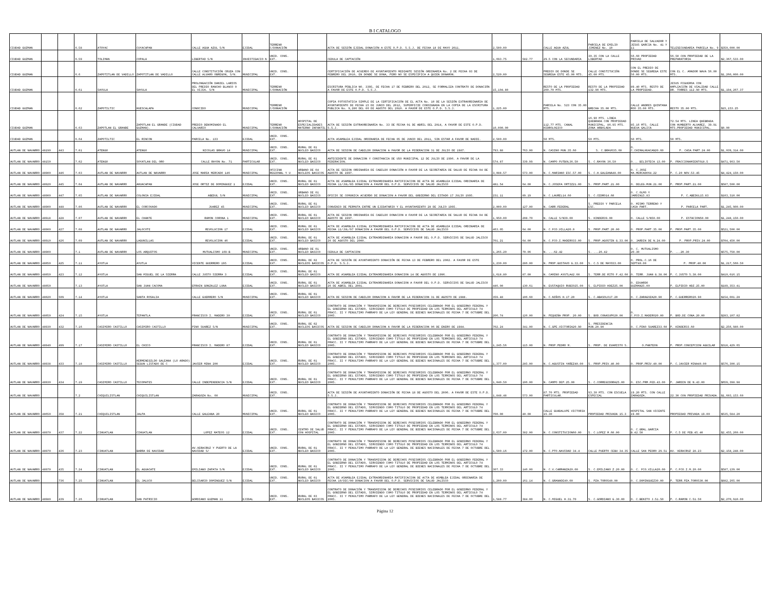B I CATALOGO
| CIUDAD GUZMAN | | | 6.58 | ATOYAC | CUYACAPAN | CALLE AGUA AZUL S/N | EJIDAL | TERRENO C/DONACIÓN | | ACTA DE SESIÓN EJIDAL DONACIÓN A ESTE O.P.D. S.S.J. DE FECHA 18 DE MAYO 2011. | 2,500.00 | | CALLE AGUA AZUL | PARCELA DE EMILIO JIMENEZ No. 10 | PARCELA DE SALVADOR Y JESUS GARCIA No. 41 Y 11 | TELESECUNDARIA PARCELA No. 9 | $350,000.00 |
| CIUDAD GUZMAN | | | 6.59 | TOLIMAN | COPALA | LIBERTAD S/N | INVESTIGACIO N | UNID. CONS. EXT. | | CEDULA DE CAPTACIÓN | 1,693.75 | 582.77 | 29.5 CON LA SECUNDARIA | 30.35 CON LA CALLE LIBERTAD | 56.60 PROPIEDAD PRIVAD | 56.50 CON PROPIEDAD DE LA PREPARATORIA | $2,367,533.00 |
| CIUDAD GUZMAN | | | 6.6 | ZAPOTITLAN DE VADILLO | ZAPOTITLAN DE VADILLO | CALLE CONSTITUCIÓN CRUZA CON CALLE ALVARO OBREGON, S/N. | MUNICIPAL | UNID. CONS. EXT. | | CERTIFICACIÓN DE ACUERDO DE AYUNTAMIENTO MEDIANTE SESIÓN ORDINARIA No. 2 DE FECHA 03 DE FEBRERO DEL 2010, EN DONDE SE DONA, PERO NO SE ESPECIFICA A QUIEN DONARON. | 2,520.00 | | PREDIO DE DONDE SE SEGREGA ESTE 45.00 MTS. | CALLE CONSTITUCIÓN 45.00 MTS. | CON EL PREDIO DE DONDE SE SEGREGA ESTE 56.00 MTS. | CON EL C. AMADOR NAVA 56.00 MTS. | $1,260,000.00 |
| CIUDAD GUZMAN | | | 6.61 | SAYULA | SAYULA | PROLONGACIÓN DANIEL LARIOS DEL PREDIO RANCHO BLANCO O EL VIJIA. S/N | MUNICIPAL | TERRENO C/DONACIÓN | | ESCRITURA PÚBLICA NO. 3395, DE FECHA 17 DE FEBRERO DEL 2012, SE FORMALIZA CONTRATO DE DONACIÓN A FAVOR DE ESTE O.P.D. S.S.J. | 15,104.80 | | RESTO DE LA PROPIEDAD 200.70 MTS. | RESTO DE LA PROPIEDAD 132.90 MTS. | 89.40 MTS. RESTO DE LA PROPIEDAD. | JESUS FIGUEROA CON AMPLIACIÓN DE VIALIDAD CALLE DR. TORRES 112.90 MTS. | $1,194,267.37 |
| CIUDAD GUZMAN | | | 6.62 | ZAPOTILTIC | HUESCALAPA | CONOCIDO | MUNICIPAL | TERRENO C/DONACIÓN | | COPIA FOTOSTATICA SIMPLE DE LA CERTIFICACIÓN DE EL ACTA No. 10 DE LA SESIÓN EXTRAORDINARIA DE AYUNTAMIENTO DE FECHA 15 DE JUNIO DEL 2012, SUPERFICIE CONSIGNADA EN LA COPIA DE LA ESCRITURA PUBLICA No. 9,286 DEL 06 DE AGOSTO DEL 2010. A FAVOR DE ESTE O.P.D. S.S.J. | 1,225.00 | | PARCELA No. 523 CON 35.00 MTS. | BRECHA 35.00 MTS. | CALLE ANDRES QUINTANA ROO 35.00 MTS. | RESTO 35.00 MTS. | $15,153.25 |
| CIUDAD GUZMAN | | | 6.63 | ZAPOTLAN EL GRANDE | ZAPOTLAN EL GRANDE (CIUDAD GUZMAN). | PREDIO DENOMINADO EL CALVARIO | MUNICIPAL | TERRENO C/DONACIÓN | HOSPITAL DE ESPECIALIDADES MATERNO INFANTIL | ACTA DE SESIÓN EXTRAORDINARIA No. 33 DE FECHA 01 DE ABRIL DEL 2014, A FAVOR DE ESTE O.P.D. S.S.J. | 10,000.00 | | 112.77 MTS. CANAL HIDROLOGICO | 16.90 MTS. LINEA QUEBRADA CON PROPIEDAD MUNICIPAL, 86.95 MTS. ZONA ARBOLADA | 85.16 MTS. CALLE NUEVA GALICA | 72.54 MTS. LINEA QUEBRADA CON HUMBERTO ALVAREZ, 39.91 MTS.PROPIEDAD MUNICIPAL. | $0.00 |
| CIUDAD GUZMAN | | | 6.64 | ZAPOTILTIC | EL RINCON | PARCELA No. 133 | EJIDAL | UNID. CONS. EXT. | | ACTA ASAMBLEA EJIDAL ORDINARIA DE FECHA 05 DE JUNIO DEL 2011, SIN ESTAR A FAVOR DE NADIE. | 2,500.00 | | 50 MTS. | 50 MTS. | 50 MTS. | 50 MTS. | |
| AUTLAN DE NAVARRO | 48190 | 443 | 7.01 | ATENGO | ATENGO | NICOLAS BRAVO 14 | MUNICIPAL | UNID. CONS. EXT. | RURAL DE 01 NUCLEO BASICO | ACTA DE SESION DE CABILDO DONACION A FAVOR DE LA FEDERACION 31 DE JULIO DE 1987. | 793.88 | 763.00 | N. CASINO MUN.35.60 | S. C.BRAVO35.60 | O. C.CHIMALHUACAN20.60 | P. CASA PART.24.00 | $1,039,314.00 |
| AUTLAN DE NAVARRO | 48150 | | 7.02 | ATENGO | SOYATLAN DEL ORO | CALLE RAYON No. 71 | PARTICULAR | UNID. CONS. EXT. | RURAL DE 01 NUCLEO BASICO | ANTECEDENTE DE DONACION Y CONSTANCIA DE USO MUNICIPAL 12 DE JULIO DE 1996. A FAVOR DE LA FEDERACION. | 574.87 | 339.99 | N. CAMPO FUTBOL36.50 | S. C.RAYON 36.50 | O... BILIOTECA 13.00 | P. FRACCIONAMIENTO18.5 | $471,963.50 |
| AUTLAN DE NAVARRO | 48900 | 446 | 7.03 | AUTLAN DE NAVARRO | AUTLAN DE NAVARRO | JOSE MARIA MERCADO 146 | MUNICIPAL | OFICINA REGIONAL Y U | URBANO DE 04 NUCLEOS BASICOS | ACTA DE SESION ORDINARIA DE CABILDO DONACIÓN A FAVOR DE LA SECRETARIA DE SALUD DE FECHA 04 DE AGOSTO DE 1997. | 3,088.57 | 573.00 | N. C.MARIANO ESC.57.00 | S. C.H.GALEANA48.00 | O. C.JOSE MA.MERCADO64.22 | P. C.20 NOV.53.45 | $4,424,150.00 |
| AUTLAN DE NAVARRO | 48920 | 445 | 7.04 | AUTLAN DE NAVARRO | AHUACAPAN | JOSE ORTIZ DE DOMINGUEZ 1 | EJIDAL | UNID. CONS. EXT. | RURAL DE 01 NUCLEO BASICO | ACTA DE ASAMBLEA EJIDAL EXTRAORDINARIA RATIFICACION DE ACTA DE ASAMBLEA EJIDAL ORDINARIA DE FECHA 11/JUL/85 DONACION A FAVOR DEL O.P.D. SERVICIOS DE SALUD JALISCO | 481.54 | 64.00 | N. C.JOSEFA ORTIZ21.00 | S. PROP.PART.21.00 | O. DELEG.MUN.21.00 | P. PROP.PART.21.00 | $587,500.00 |
| AUTLAN DE NAVARRO | 48900 | 447 | 7.05 | AUTLAN DE NAVARRO | COLONIA EJIDAL | ABEDUL S/N | MUNICIPAL | UNID. CONS. EXT. | URBANO DE 01 NUCLEO BASICO | OFICIO SE COMUNICA ACUERDO DE DONACION A FAVOR DEL GOBIERNO DEL ESTADO 17 JULIO 1995. | 231.11 | 89.19 | N. C.LAUREL14.60 | S. C.CEDRO14.60 | O. C.OLMO Y JARDIN15.83 | P. C.ABEDUL15.83 | $103,310.00 |
| AUTLAN DE NAVARRO | 48900 | 448 | 7.06 | AUTLAN DE NAVARRO | EL CORCOVADO | JUAREZ 45 | MUNICIPAL | UNID. CONS. EXT. | RURAL DE 01 NUCLEO BASICO | CONVENIO DE PERMUTA ENTRE UN EJIDATARIO Y EL AYUNTAMIENTO 28 DE JULIO 1995. | 2,000.00 | 127.00 | N. CARR.FEDERAL | S. PREDIO Y PARCELA ESC. | O. MISMO TERRENO Y CASA PART. | P. PARCELA PART. | $1,245,900.00 |
| AUTLAN DE NAVARRO | 48918 | 428 | 7.07 | AUTLAN DE NAVARRO | EL CHANTE | RAMON CORONA 1 | MUNICIPAL | UNID. CONS. EXT. | RURAL DE 01 NUCLEO BASICO | ACTA DE SESION ORDINARIA DE CABILDO DONACION A FAVOR DE LA SECRETARIA DE SALUD DE FECHA 04 DE AGOSTO DE 1997. | 1,950.00 | 208.70 | N. CALLE S/N39.00 | S. KINDER39.00 | O. CALLE S/N50.00 | P. ESTACION50.00 | $1,248,150.00 |
| AUTLAN DE NAVARRO | 48900 | 427 | 7.08 | AUTLAN DE NAVARRO | JALOCOTE | REVOLUCION 17 | EJIDAL | UNID. CONS. EXT. | RURAL DE 01 NUCLEO BASICO | ACTA DE ASAMBLEA EJIDAL EXTRAORDINARIA RATIFICACION DE ACTA DE ASAMBLEA EJIDAL ORDINARIA DE FECHA 11/JUL/97 DONACION A FAVOR DEL O.P.D. SERVICIOS DE SALUD JALISCO | 463.05 | 64.00 | N. C.FCO.VILLA20.0 | S. PROP.PART.20.00 | O. PROP.PART.35.00 | P. PROP.PART.35.00 | $521,500.00 |
| AUTLAN DE NAVARRO | 48910 | 426 | 7.09 | AUTLAN DE NAVARRO | LAGUNILLAS | REVOLUCION 46 | EJIDAL | UNID. CONS. EXT. | RURAL DE 01 NUCLEO BASICO | ACTA DE ASAMBLEA EJIDAL EXTRAORDINARIA DONACION A FAVOR DEL O.P.D. SERVICIOS DE SALUD JALISCO 26 DE AGOSTO DEL 2000. | 701.21 | 64.00 | N. C.FCO.I.MADERO33.00 | S. PROP.AGOSTIN G.33.00 | O. JARDIN DE N.24.00 | P. PROP.PRIV.24.00 | $704,450.00 |
| AUTLAN DE NAVARRO | 48900 | | 7.1 | AUTLAN DE NAVARRO | LOS ARQUITOS | MUTUALISMO 169-B | MUNICIPAL | UNID. CONS. EXT. | URBANO DE 01 NUCLEO BASICO | CEDULA DE CAPTACION | 1,265.20 | 70.06 | N. ...62.42 | S. ...26.42 | O. C. MUTUALISMO 20.30 | P. ...20.30 | $575,750.00 |
| AUTLAN DE NAVARRO | 48050 | 425 | 7.11 | AYUTLA | AYUTLA | VICENTE GUERRERO 195 | EJIDAL | UNID. CONS. EXT. | RURAL DE 02 NUCLEOS BASICOS | ACTA DE SESIÓN DE AYUNTAMIENTO DONACIÓN DE FECHA 13 DE FEBRERO DEL 2002. A FAVOR DE ESTE O.P.D. S.S.J. | 1,230.00 | 286.00 | N. PROP.GUSTAVO G.33.00 | S. C.5 DE MAYO33.00 | O. PROL.C.16 DE SEPT40.00 | P. PROP.40.00 | $1,217,560.50 |
| AUTLAN DE NAVARRO | 48050 | 423 | 7.12 | AYUTLA | SAN MIGUEL DE LA SIERRA | CALLE JUSTO SIERRA 3 | EJIDAL | UNID. CONS. EXT. | RURAL DE 01 NUCLEO BASICO | ACTA DE ASAMBLEA EJIDAL EXTRAORDINARIA DONACION 14 DE AGOSTO DE 1996. | 1,618.80 | 87.00 | N. CAMINO AYUTLA42.60 | S. TERR.DE RITO F.42.60 | O. TERR. JUAN G.38.00 | P. C.JUSTO S.38.00 | $410,016.15 |
| AUTLAN DE NAVARRO | 48050 | | 7.13 | AYUTLA | SAN JUAN CACOMA | EFRAIN GONZALEZ LUNA | EJIDAL | UNID. CONS. EXT. | RURAL DE 01 NUCLEO BASICO | ACTA DE ASAMBLEA EJIDAL EXTRAORDINARIA DONACION A FAVOR DEL O.P.D. SERVICIOS DE SALUD JALISCO 26 DE ABRIL DEL 2001. | 446.00 | 130.61 | N. EUSTAQUIO RUBIO25.00 | S. ELPIDIO HDEZ25.00 | O. EDUARDO GUZMAN25.00 | P. ELPIDIO HDZ.25.00 | $189,353.41 |
| AUTLAN DE NAVARRO | 48020 | 509 | 7.14 | AYUTLA | SANTA ROSALIA | CALLE GUERRERO S/N | MUNICIPAL | UNID. CONS. EXT. | RURAL DE 01 NUCLEO BASICO | ACTA DE SESION DE CABILDO DONACION A FAVOR DE LA FEDERACION 31 DE AGOSTO DE 1988. | 359.48 | 106.60 | N. C.NIÑOS H.17.20 | S. C.ABASOLO17.20 | O. C.ZARAGOZA20.90 | P. C.GUERRERO20.90 | $154,001.28 |
| AUTLAN DE NAVARRO | 48050 | 424 | 7.15 | AYUTLA | TEPANTLA | FRANCISCO I. MADERO 30 | EJIDAL | UNID. CONS. EXT. | RURAL DE 01 NUCLEO BASICO | CONTRATO DE DONACIÓN Y TRANSMISION DE DERECHOS POSESORIOS CELEBRADO POR EL GOBIERNO FEDERAL Y EL GOBIERNO DEL ESTADO, SIRVIENDO COMO TITULO DE PROPIEDAD EN LOS TERMINOS DEL ARTICULO 74 FRACC. II Y PENULTIMO PARRAFO DE LA LEY GENERAL DE BIENES NACIONALES DE FECHA 7 DE OCTUBRE DEL 2005. | 206.74 | 126.00 | N. PEQUEÑA PROP. 20.00 | S. BOD.CONASUPO20.00 | O. C.FCO.I.MADERO20.00 | P. BOD.DE CONA.20.00 | $283,107.82 |
| AUTLAN DE NAVARRO | 48930 | 432 | 7.16 | CASIMIRO CASTILLO | CASIMIRO CASTILLO | PINO SUAREZ S/N | MUNICIPAL | UNID. CONS. EXT. | RURAL DE 02 NUCLEOS BASICOS | ACTA DE SESION DE CABILDO DONACION A FAVOR DE LA FEDERACION 06 DE ENERO DE 1984. | 702.24 | 341.00 | N. C.GPE.VICTORIA20.90 | S. PRESIDENCIA MUN.20.90 | O. C.PINO SUAREZ33.60 | P. KINDER33.60 | $2,256,980.00 |
| AUTLAN DE NAVARRO | 48940 | 499 | 7.17 | CASIMIRO CASTILLO | EL CHICO | FRANCISCO I. MADERO 87 | EJIDAL | UNID. CONS. EXT. | RURAL DE 01 NUCLEO BASICO | CONTRATO DE DONACIÓN Y TRANSMISION DE DERECHOS POSESORIOS CELEBRADO POR EL GOBIERNO FEDERAL Y EL GOBIERNO DEL ESTADO, SIRVIENDO COMO TITULO DE PROPIEDAD EN LOS TERMINOS DEL ARTICULO 74 FRACC. II Y PENULTIMO PARRAFO DE LA LEY GENERAL DE BIENES NACIONALES DE FECHA 7 DE OCTUBRE DEL 2005. | 1,245.56 | 115.00 | N. PROP.PEDRO M. | S. PROP. DE EVARISTO S. | O.PANTEON | P. PROP.CONCEPCION AGUILAR | $318,429.65 |
| AUTLAN DE NAVARRO | 48938 | 433 | 7.18 | CASIMIRO CASTILLO | HERMENEGILDO GALEANA (LO ARADO) SEGUN LISTADO DE C | JAVIER MINA 200 | EJIDAL | UNID. CONS. EXT. | RURAL DE 01 NUCLEO BASICO | CONTRATO DE DONACIÓN Y TRANSMISION DE DERECHOS POSESORIOS CELEBRADO POR EL GOBIERNO FEDERAL Y EL GOBIERNO DEL ESTADO, SIRVIENDO COMO TITULO DE PROPIEDAD EN LOS TERMINOS DEL ARTICULO 74 FRACC. II Y PENULTIMO PARRAFO DE LA LEY GENERAL DE BIENES NACIONALES DE FECHA 7 DE OCTUBRE DEL 2005. | 1,377.00 | 285.00 | N. C.AGUSTIN YAÑEZ40.00 | S. PROP.PRIV.40.00 | O. PROP.PRIV.40.00 | P. C.JAVIER MINA40.00 | $576,300.15 |
| AUTLAN DE NAVARRO | 48930 | 434 | 7.19 | CASIMIRO CASTILLO | TECOMATES | CALLE INDEPENDENCIA S/N | EJIDAL | UNID. CONS. EXT. | RURAL DE 01 NUCLEO BASICO | CONTRATO DE DONACIÓN Y TRANSMISION DE DERECHOS POSESORIOS CELEBRADO POR EL GOBIERNO FEDERAL Y EL GOBIERNO DEL ESTADO, SIRVIENDO COMO TITULO DE PROPIEDAD EN LOS TERMINOS DEL ARTICULO 74 FRACC. II Y PENULTIMO PARRAFO DE LA LEY GENERAL DE BIENES NACIONALES DE FECHA 7 DE OCTUBRE DEL 2005. | 1,040.50 | 106.00 | N. CAMPO DEP.25.00 | S. C.CORREGIDORA25.00 | O. ESC.PRM.FED.43.00 | P. JARDIN DE N.43.00 | $659,398.98 |
| AUTLAN DE NAVARRO | | | 7.2 | CHIQUILISTLAN | CHIQUILISTLAN | ZARAGOZA No. 60 | MUNICIPAL | UNID. CONS. EXT. | | ACTA DE SESIÓN DE AYUNTAMIENTO DONACIÓN DE FECHA 18 DE AGOSTO DEL 2006. A FAVOR DE ESTE O.P.D. S.S.J. | 1,848.48 | 573.00 | 87.70 MTS. PROPIEDAD PARTICULAR. | 93.30 MTS. CON ESCUELA ESPECIAL | 19.20 MTS. CON CALLE ZARAGOZA. | 22.30 CON PROPIEDAD PRIVADA. | $1,603,153.60 |
| AUTLAN DE NAVARRO | 48650 | 358 | 7.21 | CHIQUILISTLAN | JALPA | CALLE GALEANA 20 | MUNICIPAL | UNID. CONS. EXT. | RURAL DE 01 NUCLEO BASICO | CONTRATO DE DONACIÓN Y TRANSMISION DE DERECHOS POSESORIOS CELEBRADO POR EL GOBIERNO FEDERAL Y EL GOBIERNO DEL ESTADO, SIRVIENDO COMO TITULO DE PROPIEDAD EN LOS TERMINOS DEL ARTICULO 74 FRACC. II Y PENULTIMO PARRAFO DE LA LEY GENERAL DE BIENES NACIONALES DE FECHA 7 DE OCTUBRE DEL 2005. | 700.00 | 40.00 | CALLE GUADALUPE VICTORIA 15.30 | PROPIEDAD PRIVADA 15.3 | HOSPITAL SAN VICENTE 19.00 | PROPIEDAD PRIVADA 19.00 | $535,584.20 |
| AUTLAN DE NAVARRO | 48970 | 437 | 7.22 | CIHUATLAN | CIHUATLAN | LOPEZ MATEOS 12 | EJIDAL | UNID. CONS. EXT. | CENTRO DE SALUD CON HOSPITAL | CONTRATO DE DONACIÓN Y TRANSMISION DE DERECHOS POSESORIOS CELEBRADO POR EL GOBIERNO FEDERAL Y EL GOBIERNO DEL ESTADO, SIRVIENDO COMO TITULO DE PROPIEDAD EN LOS TERMINOS DEL ARTICULO 74 FRACC. II Y PENULTIMO PARRAFO DE LA LEY GENERAL DE BIENES NACIONALES DE FECHA 7 DE OCTUBRE DEL 2005. | 2,637.00 | 382.00 | N. C.CONSTITUCION60.00 | S. C.LOPEZ M.60.00 | O. C.GRAL.GARCIA B.42.50 | P. C.5 DE FEB.45.40 | $2,455,260.00 |
| AUTLAN DE NAVARRO | 48970 | 436 | 7.23 | CIHUATLAN | BARRA DE NAVIDAD | AV.VERACRUZ Y PUERTO DE LA NAVIDAD S/ | EJIDAL | UNID. CONS. EXT. | RURAL DE 01 NUCLEO BASICO | CONTRATO DE DONACIÓN Y TRANSMISION DE DERECHOS POSESORIOS CELEBRADO POR EL GOBIERNO FEDERAL Y EL GOBIERNO DEL ESTADO, SIRVIENDO COMO TITULO DE PROPIEDAD EN LOS TERMINOS DEL ARTICULO 74 FRACC. II Y PENULTIMO PARRAFO DE LA LEY GENERAL DE BIENES NACIONALES DE FECHA 7 DE OCTUBRE DEL 2005. | 1,500.16 | 172.00 | N. C.PTO.NAVIDAD 34.4 | CALLE PUERTO CEBU 34.35 | CALLE SAN PEDRO 29.51 | AV. VERACRUZ 28.23 | $2,158,248.00 |
| AUTLAN DE NAVARRO | 48970 | 435 | 7.24 | CIHUATLAN | EL AGUACATE | EMILIANO ZAPATA S/N | EJIDAL | UNID. CONS. EXT. | RURAL DE 01 NUCLEO BASICO | CONTRATO DE DONACIÓN Y TRANSMISION DE DERECHOS POSESORIOS CELEBRADO POR EL GOBIERNO FEDERAL Y EL GOBIERNO DEL ESTADO, SIRVIENDO COMO TITULO DE PROPIEDAD EN LOS TERMINOS DEL ARTICULO 74 FRACC. II Y PENULTIMO PARRAFO DE LA LEY GENERAL DE BIENES NACIONALES DE FECHA 7 DE OCTUBRE DEL 2005. | 307.33 | 146.00 | N. C.V.CARRANZA20.00 | S. C.EMILIANO Z.20.00 | O. C. FCO.VILLA20.00 | P. C.FCO.I.M.20.00 | $587,139.00 |
| AUTLAN DE NAVARRO | | 736 | 7.25 | CIHUATLAN | EL JALUCO | BELISARIO DOMINGUEZ S/N | EJIDAL | UNID. CONS. EXT. | RURAL DE 01 NUCLEO BASICO | ACTA DE ASAMBLEA EJIDAL EXTRAORDINARIA RATIFICACION DE ACTA DE ASMBLEA EJIDAL ORDINARIA DE FECHA 10/DIC/00 DONACION A FAVOR DEL O.P.D. SERVICIOS DE SALUD JALISCO | 1,200.00 | 161.14 | N. C.GRANADE40.00 | S. PZA.TOROS40.00 | O. C.DOMINGUEZ30.00 | P. TERR.PZA.TOROS30.00 | $882,265.00 |
| AUTLAN DE NAVARRO | 48980 | 439 | 7.26 | CIHUATLAN | SAN PATRICIO | GORDIANO GUZMAN 11 | EJIDAL | UNID. CONS. EXT. | RURAL DE 03 NUCLEOS BASICOS | CONTRATO DE DONACIÓN Y TRANSMISION DE DERECHOS POSESORIOS CELEBRADO POR EL GOBIERNO FEDERAL Y EL GOBIERNO DEL ESTADO, SIRVIENDO COMO TITULO DE PROPIEDAD EN LOS TERMINOS DEL ARTICULO 74 FRACC. II Y PENULTIMO PARRAFO DE LA LEY GENERAL DE BIENES NACIONALES DE FECHA 7 DE OCTUBRE DEL 2005. | 1,588.77 | 384.00 | N. C.MIGUEL H.31.70 | S. C.GORDIANO G.30.00 | O. C.BENITO J.51.50 | P. C.RAMON C.51.50 | $2,270,910.00 |
Página 12